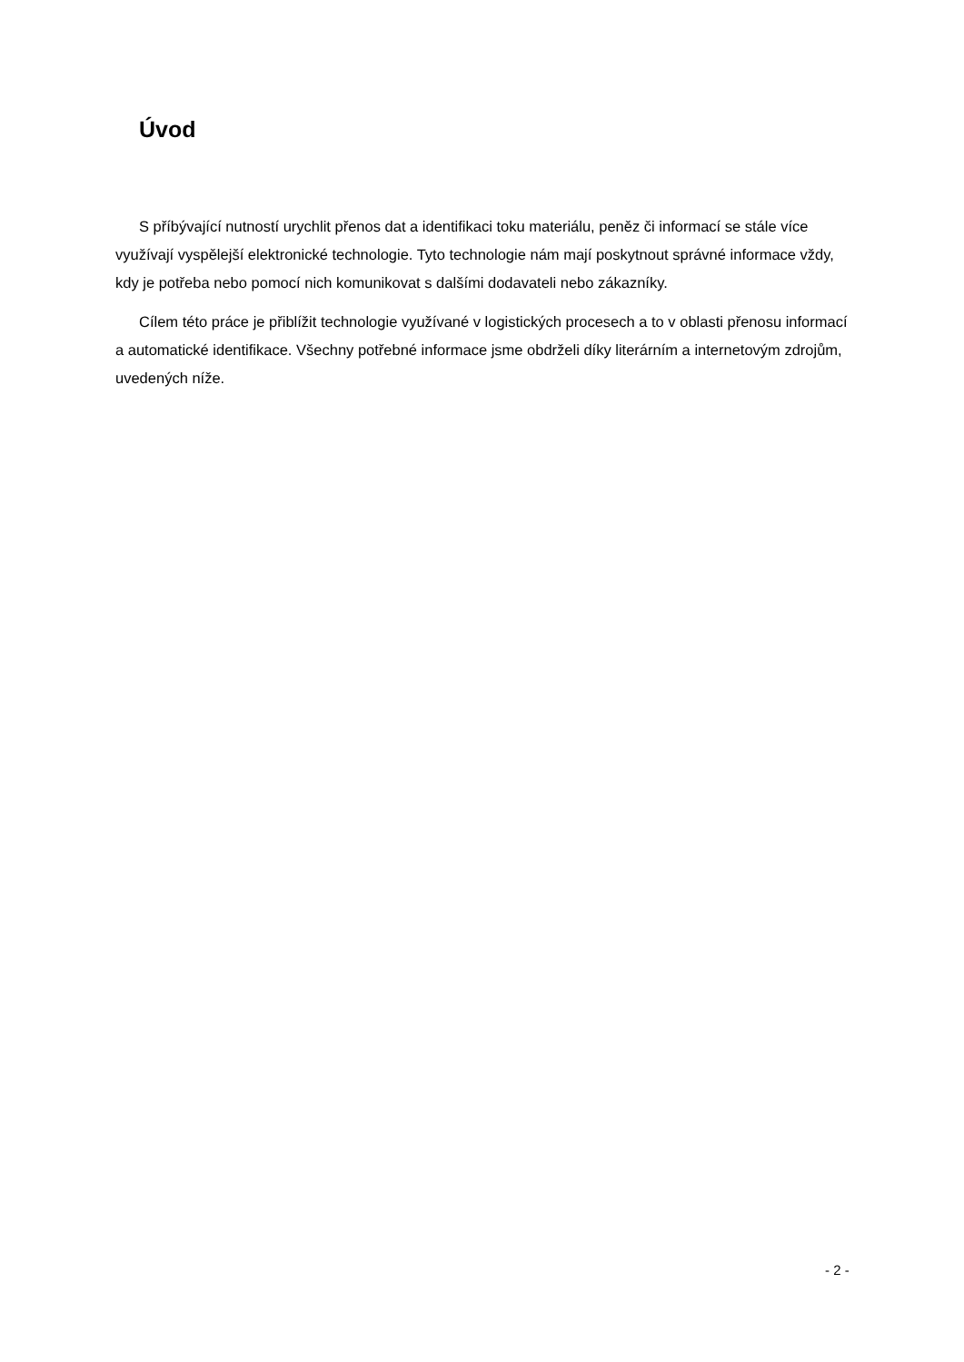Úvod
S příbývající nutností urychlit přenos dat a identifikaci toku materiálu, peněz či informací se stále více využívají vyspělejší elektronické technologie. Tyto technologie nám mají poskytnout správné informace vždy, kdy je potřeba nebo pomocí nich komunikovat s dalšími dodavateli nebo zákazníky.
Cílem této práce je přiblížit technologie využívané v logistických procesech a to v oblasti přenosu informací a automatické identifikace. Všechny potřebné informace jsme obdrželi díky literárním a internetovým zdrojům, uvedených níže.
- 2 -